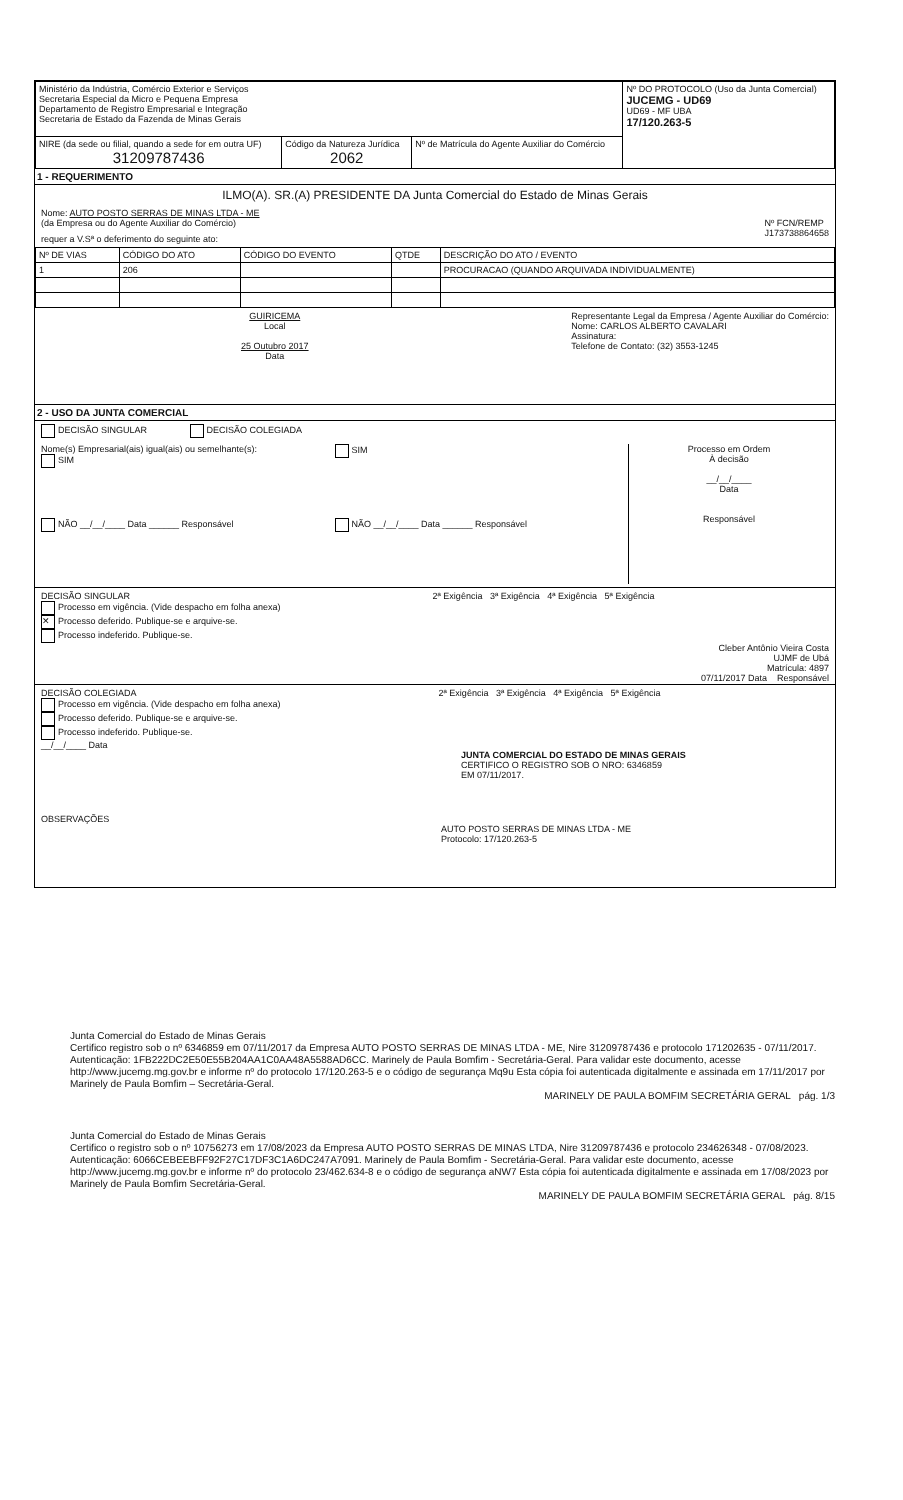| Ministério da Indústria, Comércio Exterior e Serviços Secretaria Especial da Micro e Pequena Empresa Departamento de Registro Empresarial e Integração Secretaria de Estado da Fazenda de Minas Gerais | | | Nº DO PROTOCOLO (Uso da Junta Comercial) JUCEMG - UD69 UD69 - MF UBA 17/120.263-5 |
| NIRE (da sede ou filial, quando a sede for em outra UF) 31209787436 | Código da Natureza Jurídica 2062 | Nº de Matrícula do Agente Auxiliar do Comércio | |
1 - REQUERIMENTO
ILMO(A). SR.(A) PRESIDENTE DA Junta Comercial do Estado de Minas Gerais
Nome: AUTO POSTO SERRAS DE MINAS LTDA - ME
(da Empresa ou do Agente Auxiliar do Comércio) Nº FCN/REMP
J173738864658
requer a V.Sª o deferimento do seguinte ato:
| Nº DE VIAS | CÓDIGO DO ATO | CÓDIGO DO EVENTO | QTDE | DESCRIÇÃO DO ATO / EVENTO |
| --- | --- | --- | --- | --- |
| 1 | 206 | | | PROCURACAO (QUANDO ARQUIVADA INDIVIDUALMENTE) |
GUIRICEMA
Local
25 Outubro 2017
Data
Representante Legal da Empresa / Agente Auxiliar do Comércio:
Nome: CARLOS ALBERTO CAVALARI
Assinatura:
Telefone de Contato: (32) 3553-1245
2 - USO DA JUNTA COMERCIAL
DECISÃO SINGULAR DECISÃO COLEGIADA
Nome(s) Empresarial(ais) igual(ais) ou semelhante(s):
SIM
NÃO __/__/____ Data ______ Responsável
SIM
NÃO __/__/____ Data ______ Responsável
Processo em Ordem
À decisão
__/__/____
Data
Responsável
DECISÃO SINGULAR 2ª Exigência 3ª Exigência 4ª Exigência 5ª Exigência
Processo em vigência. (Vide despacho em folha anexa)
✕ Processo deferido. Publique-se e arquive-se.
Processo indeferido. Publique-se.
Cleber Antônio Vieira Costa
UJMF de Ubá
Matrícula: 4897
07/11/2017 Data Responsável
DECISÃO COLEGIADA 2ª Exigência 3ª Exigência 4ª Exigência 5ª Exigência
Processo em vigência. (Vide despacho em folha anexa)
Processo deferido. Publique-se e arquive-se.
Processo indeferido. Publique-se.
__/__/____ Data
JUNTA COMERCIAL DO ESTADO DE MINAS GERAIS
CERTIFICO O REGISTRO SOB O NRO: 6346859
EM 07/11/2017.
OBSERVAÇÕES
AUTO POSTO SERRAS DE MINAS LTDA - ME
Protocolo: 17/120.263-5
Junta Comercial do Estado de Minas Gerais
Certifico registro sob o nº 6346859 em 07/11/2017 da Empresa AUTO POSTO SERRAS DE MINAS LTDA - ME, Nire 31209787436 e protocolo 171202635 - 07/11/2017. Autenticação: 1FB222DC2E50E55B204AA1C0AA48A5588AD6CC. Marinely de Paula Bomfim - Secretária-Geral. Para validar este documento, acesse http://www.jucemg.mg.gov.br e informe nº do protocolo 17/120.263-5 e o código de segurança Mq9u Esta cópia foi autenticada digitalmente e assinada em 17/11/2017 por Marinely de Paula Bomfim – Secretária-Geral.
MARINELY DE PAULA BOMFIM SECRETÁRIA GERAL pág. 1/3
Junta Comercial do Estado de Minas Gerais
Certifico o registro sob o nº 10756273 em 17/08/2023 da Empresa AUTO POSTO SERRAS DE MINAS LTDA, Nire 31209787436 e protocolo 234626348 - 07/08/2023. Autenticação: 6066CEBEEBFF92F27C17DF3C1A6DC247A7091. Marinely de Paula Bomfim - Secretária-Geral. Para validar este documento, acesse http://www.jucemg.mg.gov.br e informe nº do protocolo 23/462.634-8 e o código de segurança aNW7 Esta cópia foi autenticada digitalmente e assinada em 17/08/2023 por Marinely de Paula Bomfim Secretária-Geral.
MARINELY DE PAULA BOMFIM SECRETÁRIA GERAL pág. 8/15